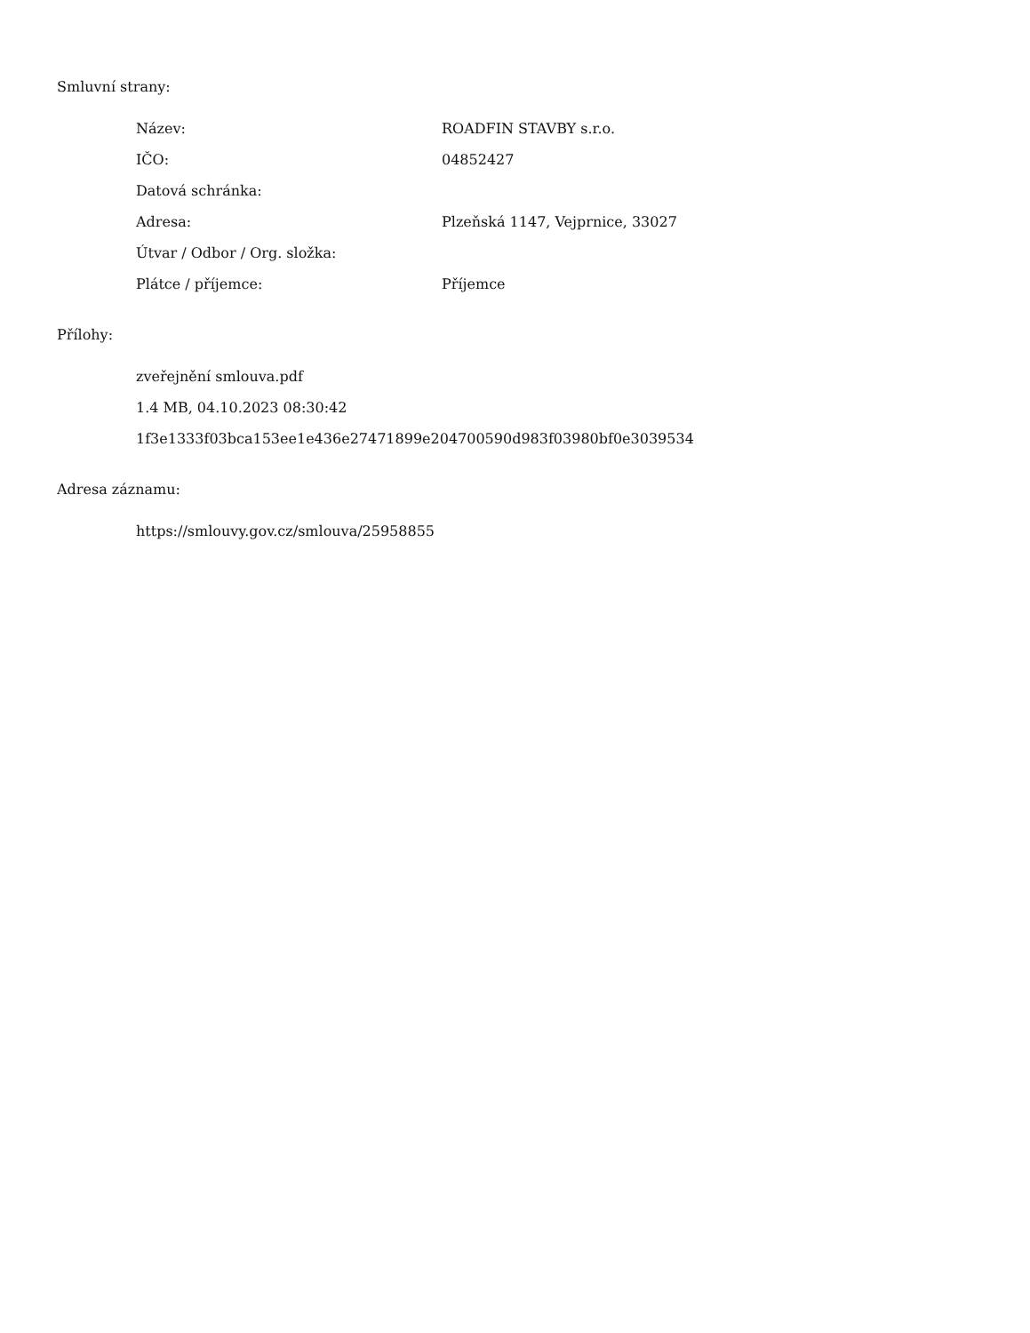Smluvní strany:
| Název: | ROADFIN STAVBY s.r.o. |
| IČO: | 04852427 |
| Datová schránka: | |
| Adresa: | Plzeňská 1147, Vejprnice, 33027 |
| Útvar / Odbor / Org. složka: | |
| Plátce / příjemce: | Příjemce |
Přílohy:
zveřejnění smlouva.pdf
1.4 MB, 04.10.2023 08:30:42
1f3e1333f03bca153ee1e436e27471899e204700590d983f03980bf0e3039534
Adresa záznamu:
https://smlouvy.gov.cz/smlouva/25958855